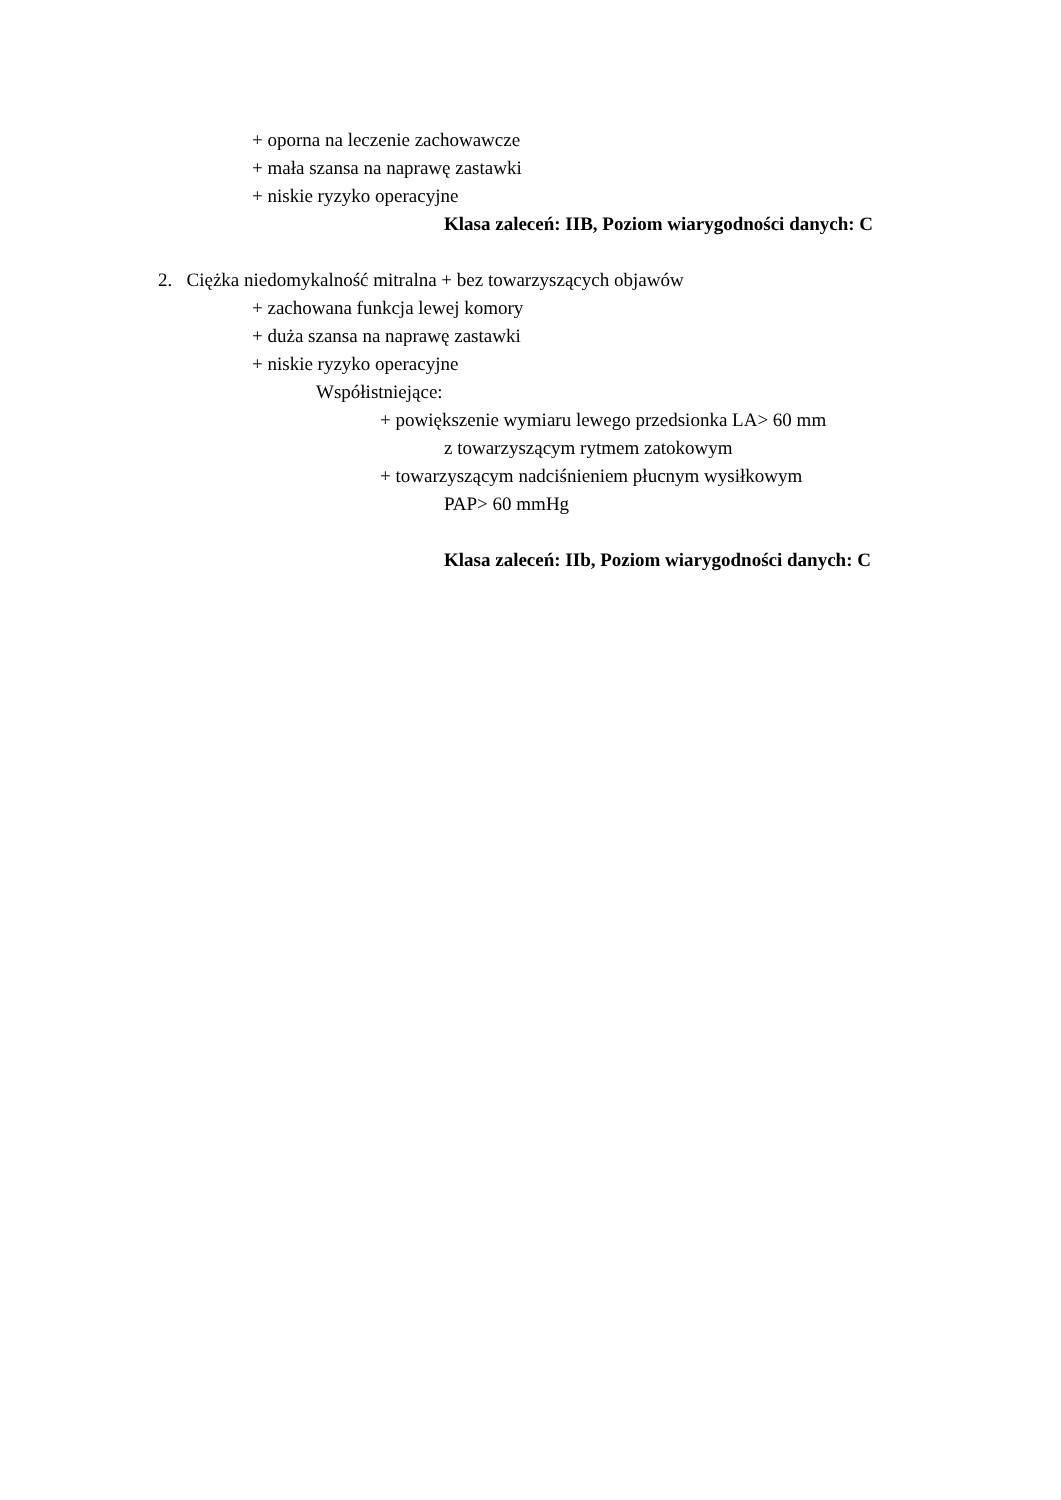+ oporna na leczenie zachowawcze
+ mała szansa na naprawę zastawki
+ niskie ryzyko operacyjne
Klasa zaleceń: IIB, Poziom wiarygodności danych: C
2. Ciężka niedomykalność mitralna + bez towarzyszących objawów
+ zachowana funkcja lewej komory
+ duża szansa na naprawę zastawki
+ niskie ryzyko operacyjne
Współistniejące:
+ powiększenie wymiaru lewego przedsionka LA> 60 mm
z towarzyszącym rytmem zatokowym
+ towarzyszącym nadciśnieniem płucnym wysiłkowym
PAP> 60 mmHg
Klasa zaleceń: IIb, Poziom wiarygodności danych: C